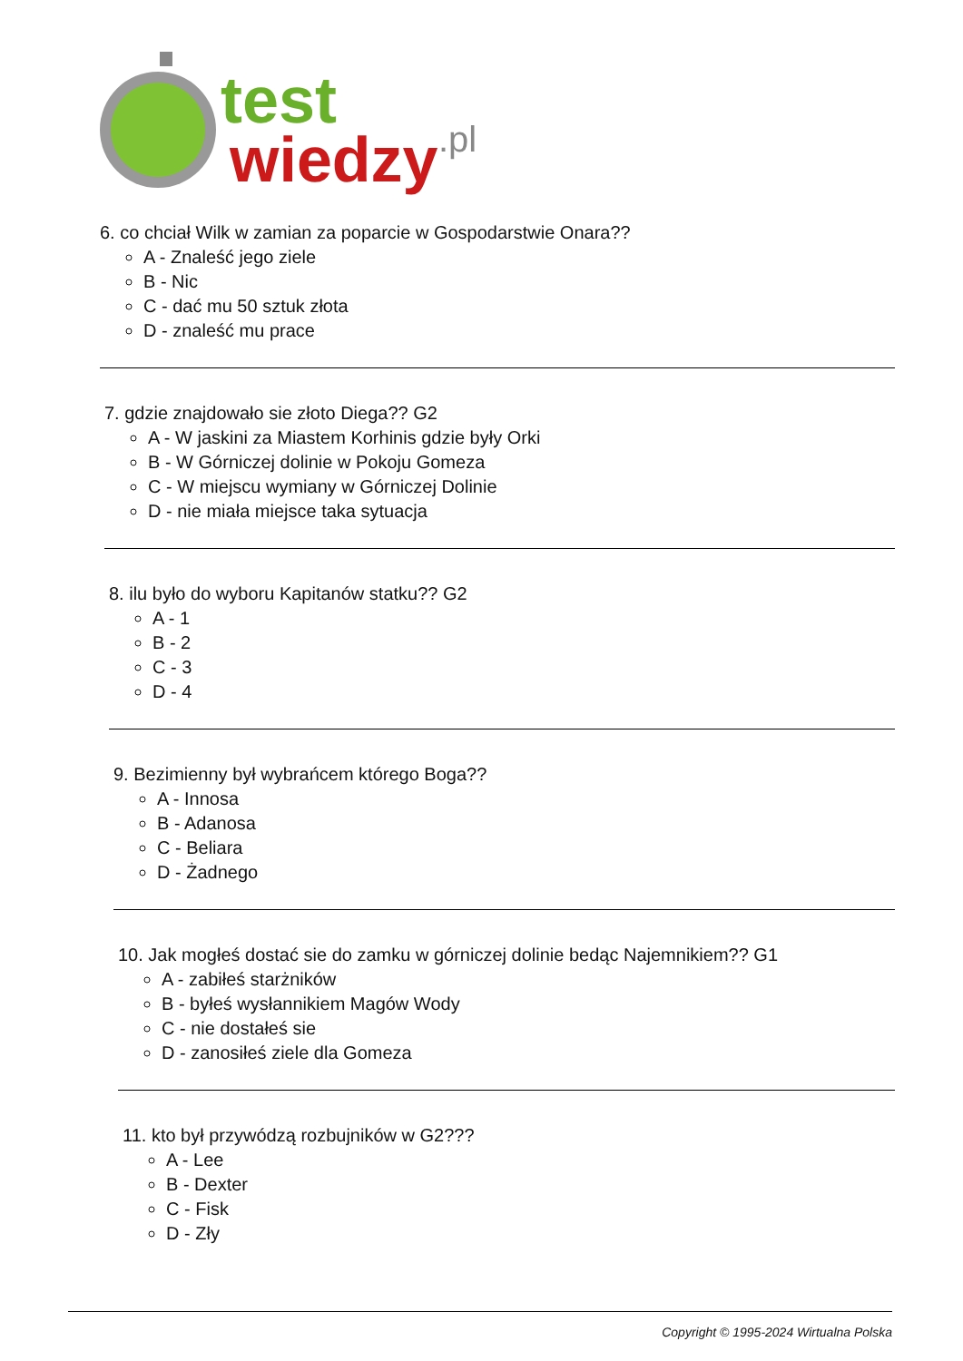test
wiedzy
.pl
6. co chciał Wilk w zamian za poparcie w Gospodarstwie Onara??
A - Znaleść jego ziele
B - Nic
C - dać mu 50 sztuk złota
D - znaleść mu prace
7. gdzie znajdowało sie złoto Diega?? G2
A - W jaskini za Miastem Korhinis gdzie były Orki
B - W Górniczej dolinie w Pokoju Gomeza
C - W miejscu wymiany w Górniczej Dolinie
D - nie miała miejsce taka sytuacja
8. ilu było do wyboru Kapitanów statku?? G2
A - 1
B - 2
C - 3
D - 4
9. Bezimienny był wybrańcem którego Boga??
A - Innosa
B - Adanosa
C - Beliara
D - Żadnego
10. Jak mogłeś dostać sie do zamku w górniczej dolinie bedąc Najemnikiem?? G1
A - zabiłeś starżników
B - byłeś wysłannikiem Magów Wody
C - nie dostałeś sie
D - zanosiłeś ziele dla Gomeza
11. kto był przywódzą rozbujników w G2???
A - Lee
B - Dexter
C - Fisk
D - Zły
Copyright © 1995-2024 Wirtualna Polska